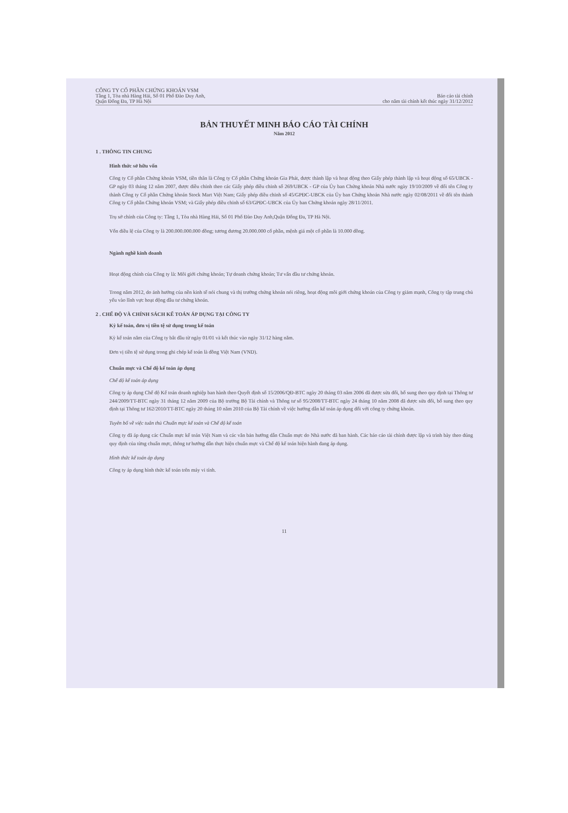CÔNG TY CỔ PHẦN CHỨNG KHOÁN VSM
Tầng 1, Tòa nhà Hàng Hải, Số 01 Phố Đào Duy Anh,
Quận Đống Đa, TP Hà Nội
Báo cáo tài chính
cho năm tài chính kết thúc ngày 31/12/2012
BẢN THUYẾT MINH BÁO CÁO TÀI CHÍNH
Năm 2012
1 . THÔNG TIN CHUNG
Hình thức sở hữu vốn
Công ty Cổ phần Chứng khoán VSM, tiền thân là Công ty Cổ phần Chứng khoán Gia Phát, được thành lập và hoạt động theo Giấy phép thành lập và hoạt động số 65/UBCK - GP ngày 03 tháng 12 năm 2007, được điều chỉnh theo các Giấy phép điều chỉnh số 269/UBCK - GP của Ủy ban Chứng khoán Nhà nước ngày 19/10/2009 về đổi tên Công ty thành Công ty Cổ phần Chứng khoán Stock Mart Việt Nam; Giấy phép điều chỉnh số 45/GPĐC-UBCK của Ủy ban Chứng khoán Nhà nước ngày 02/08/2011 về đổi tên thành Công ty Cổ phần Chứng khoán VSM; và Giấy phép điều chỉnh số 63/GPĐC-UBCK của Ủy ban Chứng khoán ngày 28/11/2011.
Trụ sở chính của Công ty: Tầng 1, Tòa nhà Hàng Hải, Số 01 Phố Đào Duy Anh,Quận Đống Đa, TP Hà Nội.
Vốn điều lệ của Công ty là 200.000.000.000 đồng; tương đương 20.000.000 cổ phần, mệnh giá một cổ phần là 10.000 đồng.
Ngành nghề kinh doanh
Hoạt động chính của Công ty là: Môi giới chứng khoán; Tự doanh chứng khoán; Tư vấn đầu tư chứng khoán.
Trong năm 2012, do ảnh hưởng của nền kinh tế nói chung và thị trường chứng khoán nói riêng, hoạt động môi giới chứng khoán của Công ty giảm mạnh, Công ty tập trung chủ yếu vào lĩnh vực hoạt động đầu tư chứng khoán.
2 . CHẾ ĐỘ VÀ CHÍNH SÁCH KẾ TOÁN ÁP DỤNG TẠI CÔNG TY
Kỳ kế toán, đơn vị tiền tệ sử dụng trong kế toán
Kỳ kế toán năm của Công ty bắt đầu từ ngày 01/01 và kết thúc vào ngày 31/12 hàng năm.
Đơn vị tiền tệ sử dụng trong ghi chép kế toán là đồng Việt Nam (VND).
Chuẩn mực và Chế độ kế toán áp dụng
Chế độ kế toán áp dụng
Công ty áp dụng Chế độ Kế toán doanh nghiệp ban hành theo Quyết định số 15/2006/QĐ-BTC ngày 20 tháng 03 năm 2006 đã được sửa đổi, bổ sung theo quy định tại Thông tư 244/2009/TT-BTC ngày 31 tháng 12 năm 2009 của Bộ trưởng Bộ Tài chính và Thông tư số 95/2008/TT-BTC ngày 24 tháng 10 năm 2008 đã được sửa đổi, bổ sung theo quy định tại Thông tư 162/2010/TT-BTC ngày 20 tháng 10 năm 2010 của Bộ Tài chính về việc hướng dẫn kế toán áp dụng đối với công ty chứng khoán.
Tuyên bố về việc tuân thủ Chuẩn mực kế toán và Chế độ kế toán
Công ty đã áp dụng các Chuẩn mực kế toán Việt Nam và các văn bản hướng dẫn Chuẩn mực do Nhà nước đã ban hành. Các báo cáo tài chính được lập và trình bày theo đúng quy định của từng chuẩn mực, thông tư hướng dẫn thực hiện chuẩn mực và Chế độ kế toán hiện hành đang áp dụng.
Hình thức kế toán áp dụng
Công ty áp dụng hình thức kế toán trên máy vi tính.
11